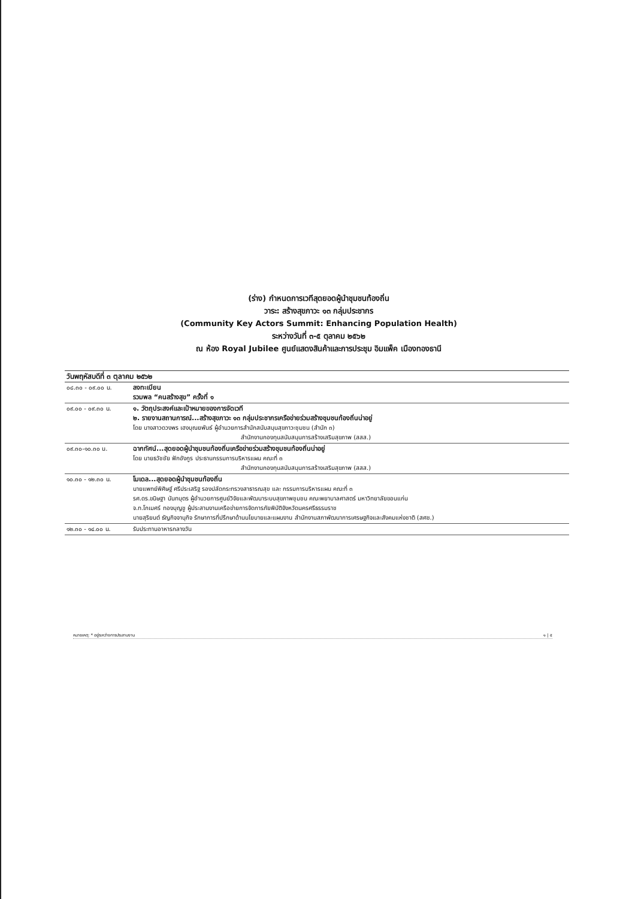(ร่าง) กำหนดการเวทีสุดยอดผู้นำชุมชนท้องถิ่น
วาระ: สร้างสุขภาวะ ๑๓ กลุ่มประชากร
(Community Key Actors Summit: Enhancing Population Health)
ระหว่างวันที่ ๓-๕ ตุลาคม ๒๕๖๒
ณ ห้อง Royal Jubilee ศูนย์แสดงสินค้าและการประชุม อิมแพ็ค เมืองทองธานี
| วันพฤหัสบดีที่ ๓ ตุลาคม ๒๕๖๒ | |
| --- | --- |
| ๐๘.๓๐ - ๐๙.๐๐ น. | ลงทะเบียน รวมพล “คนสร้างสุข” ครั้งที่ ๑ |
| ๐๙.๐๐ - ๐๙.๓๐ น. | ๑. วัตถุประสงค์และเป้าหมายของการจัดเวที ๒. รายงานสถานการณ์...สร้างสุขภาวะ ๑๓ กลุ่มประชากรเครือข่ายร่วมสร้างชุมชนท้องถิ่นน่าอยู่ โดย นางสาวดวงพร เฮงบุณยพันธ์ ผู้อำนวยการสำนักสนับสนุนสุขภาวะชุมชน (สำนัก ๓) สำนักงานกองทุนสนับสนุนการสร้างเสริมสุขภาพ (สสส.) |
| ๐๙.๓๐-๑๐.๓๐ น. | ฉากทัศน์...สุดยอดผู้นำชุมชนท้องถิ่นเครือข่ายร่วมสร้างชุมชนท้องถิ่นน่าอยู่ โดย นายธวัชชัย ฟักอังกูร ประธานกรรมการบริหารแผน คณะที่ ๓ สำนักงานกองทุนสนับสนุนการสร้างเสริมสุขภาพ (สสส.) |
| ๑๐.๓๐ - ๑๒.๓๐ น. | โมเดล...สุดยอดผู้นำชุมชนท้องถิ่น นายแพทย์พิศิษฐ์ ศรีประเสริฐ รองปลัดกระทรวงสาธารณสุข และ กรรมการบริหารแผน คณะที่ ๓ รศ.ดร.ขนิษฐา นันทบุตร ผู้อำนวยการศูนย์วิจัยและพัฒนาระบบสุขภาพชุมชน คณะพยาบาลศาสตร์ มหาวิทยาลัยขอนแก่น จ.ท.โกเมศร์ ทองบุญชู ผู้ประสานงานเครือข่ายการจัดการภัยพิบัติจังหวัดนครศรีธรรมราช นายสุริยนต์ ธัญกิจจานุกิจ รักษาการที่ปรึกษาด้านนโยบายและแผนงาน สำนักงานสภาพัฒนาการเศรษฐกิจและสังคมแห่งชาติ (สศช.) |
| ๑๒.๓๐ - ๑๔.๐๐ น. | รับประทานอาหารกลางวัน |
หมายเหตุ: * อยู่ระหว่างการประสานงาน ๑ | ๕